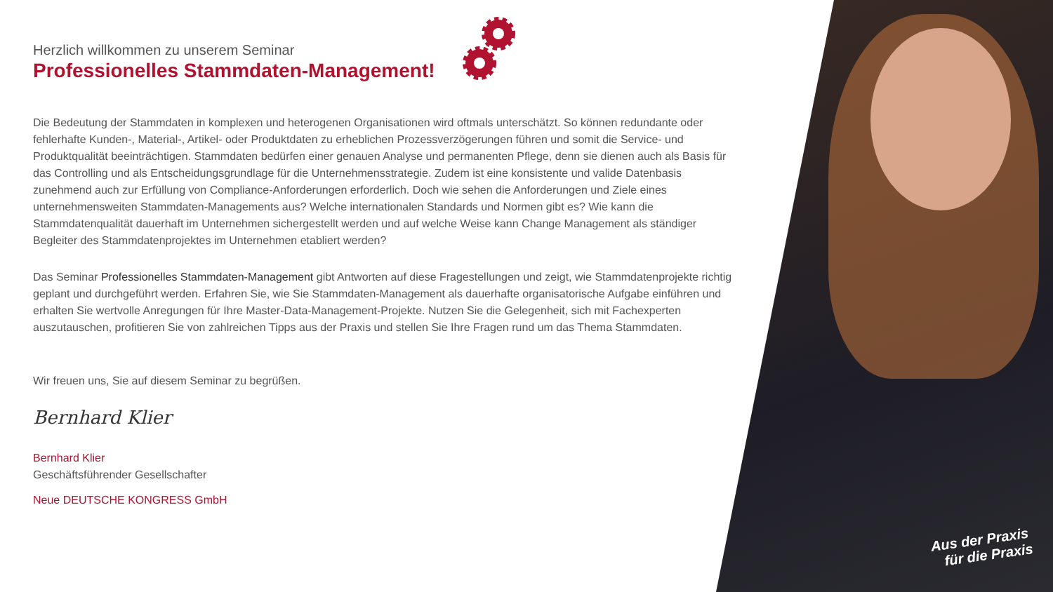Herzlich willkommen zu unserem Seminar
Professionelles Stammdaten-Management!
Die Bedeutung der Stammdaten in komplexen und heterogenen Organisationen wird oftmals unterschätzt. So können redundante oder fehlerhafte Kunden-, Material-, Artikel- oder Produktdaten zu erheblichen Prozessverzögerungen führen und somit die Service- und Produktqualität beeinträchtigen. Stammdaten bedürfen einer genauen Analyse und permanenten Pflege, denn sie dienen auch als Basis für das Controlling und als Entscheidungsgrundlage für die Unternehmensstrategie. Zudem ist eine konsistente und valide Datenbasis zunehmend auch zur Erfüllung von Compliance-Anforderungen erforderlich. Doch wie sehen die Anforderungen und Ziele eines unternehmensweiten Stammdaten-Managements aus? Welche internationalen Standards und Normen gibt es? Wie kann die Stammdatenqualität dauerhaft im Unternehmen sichergestellt werden und auf welche Weise kann Change Management als ständiger Begleiter des Stammdatenprojektes im Unternehmen etabliert werden?
Das Seminar Professionelles Stammdaten-Management gibt Antworten auf diese Fragestellungen und zeigt, wie Stammdatenprojekte richtig geplant und durchgeführt werden. Erfahren Sie, wie Sie Stammdaten-Management als dauerhafte organisatorische Aufgabe einführen und erhalten Sie wertvolle Anregungen für Ihre Master-Data-Management-Projekte. Nutzen Sie die Gelegenheit, sich mit Fachexperten auszutauschen, profitieren Sie von zahlreichen Tipps aus der Praxis und stellen Sie Ihre Fragen rund um das Thema Stammdaten.
Wir freuen uns, Sie auf diesem Seminar zu begrüßen.
Bernhard Klier
Bernhard Klier
Geschäftsführender Gesellschafter
Neue DEUTSCHE KONGRESS GmbH
Aus der Praxis
für die Praxis